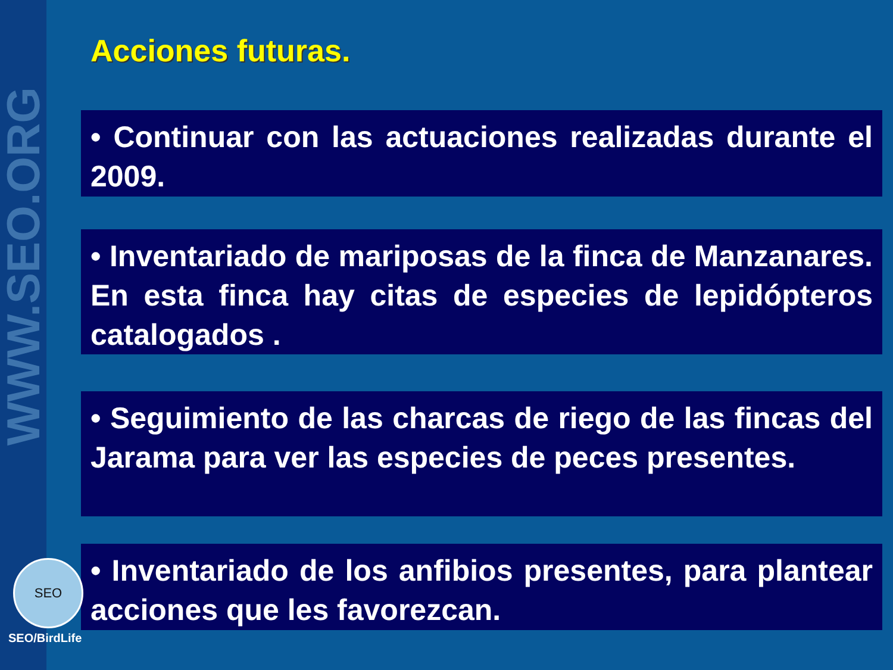WWW.SEO.ORG
Acciones futuras.
• Continuar con las actuaciones realizadas durante el 2009.
• Inventariado de mariposas de la finca de Manzanares. En esta finca hay citas de especies de lepidópteros catalogados .
• Seguimiento de las charcas de riego de las fincas del Jarama para ver las especies de peces presentes.
• Inventariado de los anfibios presentes, para plantear acciones que les favorezcan.
SEO
SEO/BirdLife